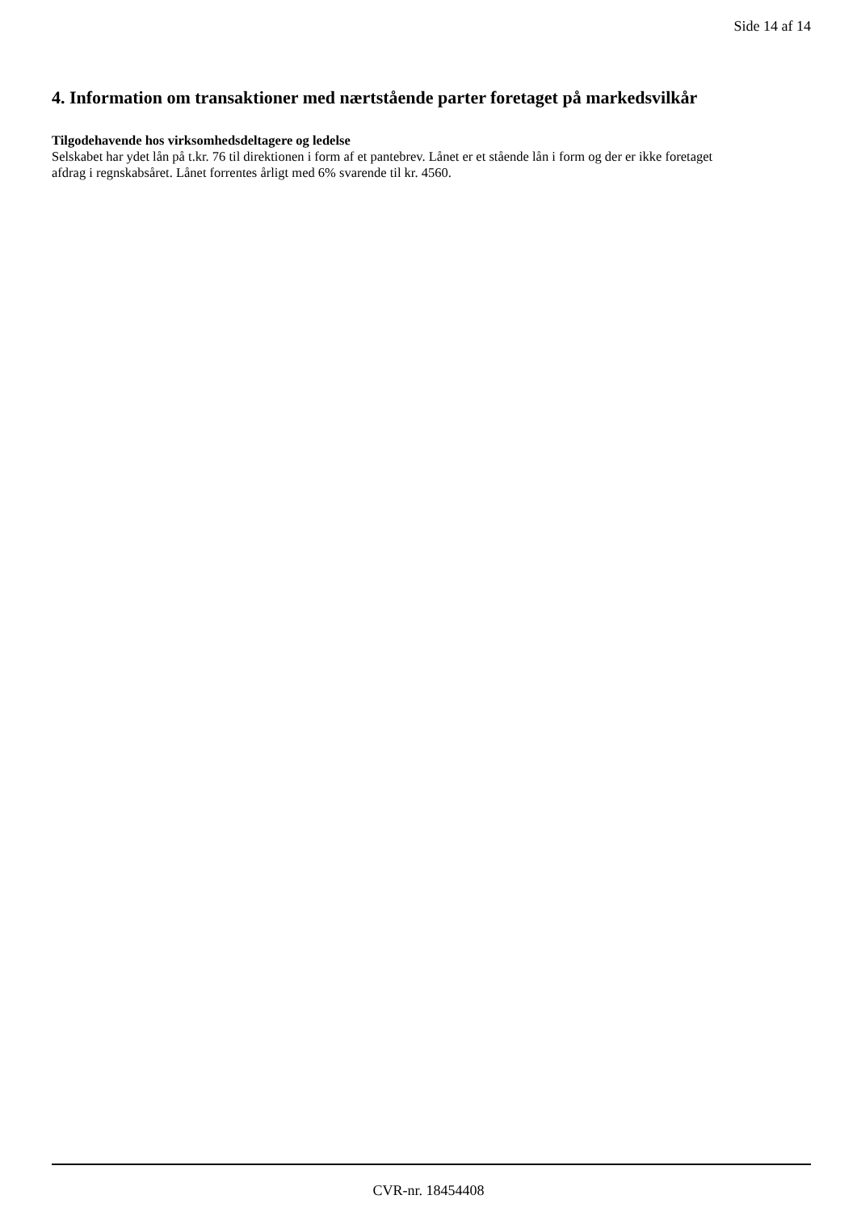Side 14 af 14
4. Information om transaktioner med nærtstående parter foretaget på markedsvilkår
Tilgodehavende hos virksomhedsdeltagere og ledelse
Selskabet har ydet lån på t.kr. 76 til direktionen i form af et pantebrev. Lånet er et stående lån i form og der er ikke foretaget afdrag i regnskabsåret. Lånet forrentes årligt med 6% svarende til kr. 4560.
CVR-nr. 18454408